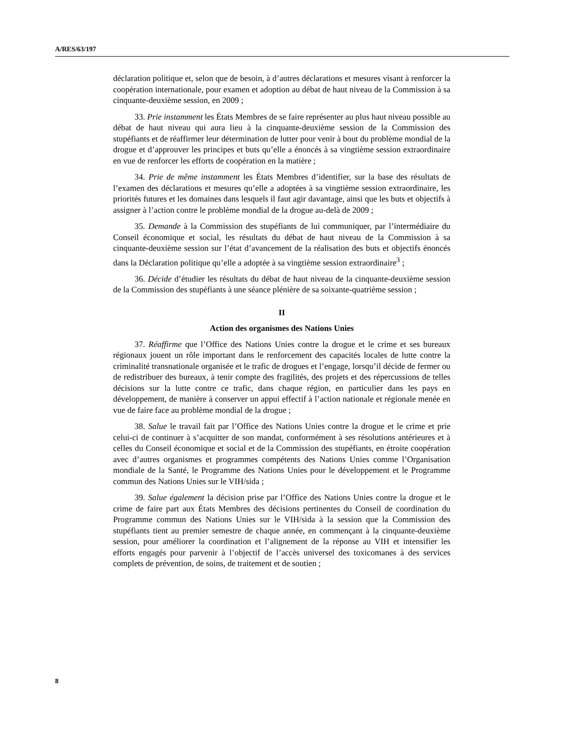A/RES/63/197
déclaration politique et, selon que de besoin, à d’autres déclarations et mesures visant à renforcer la coopération internationale, pour examen et adoption au débat de haut niveau de la Commission à sa cinquante-deuxième session, en 2009 ;
33. Prie instamment les États Membres de se faire représenter au plus haut niveau possible au débat de haut niveau qui aura lieu à la cinquante-deuxième session de la Commission des stupéfiants et de réaffirmer leur détermination de lutter pour venir à bout du problème mondial de la drogue et d’approuver les principes et buts qu’elle a énoncés à sa vingtième session extraordinaire en vue de renforcer les efforts de coopération en la matière ;
34. Prie de même instamment les États Membres d’identifier, sur la base des résultats de l’examen des déclarations et mesures qu’elle a adoptées à sa vingtième session extraordinaire, les priorités futures et les domaines dans lesquels il faut agir davantage, ainsi que les buts et objectifs à assigner à l’action contre le problème mondial de la drogue au-delà de 2009 ;
35. Demande à la Commission des stupéfiants de lui communiquer, par l’intermédiaire du Conseil économique et social, les résultats du débat de haut niveau de la Commission à sa cinquante-deuxième session sur l’état d’avancement de la réalisation des buts et objectifs énoncés dans la Déclaration politique qu’elle a adoptée à sa vingtième session extraordinaire<sup>3</sup> ;
36. Décide d’étudier les résultats du débat de haut niveau de la cinquante-deuxième session de la Commission des stupéfiants à une séance plénière de sa soixante-quatrième session ;
II
Action des organismes des Nations Unies
37. Réaffirme que l’Office des Nations Unies contre la drogue et le crime et ses bureaux régionaux jouent un rôle important dans le renforcement des capacités locales de lutte contre la criminalité transnationale organisée et le trafic de drogues et l’engage, lorsqu’il décide de fermer ou de redistribuer des bureaux, à tenir compte des fragilités, des projets et des répercussions de telles décisions sur la lutte contre ce trafic, dans chaque région, en particulier dans les pays en développement, de manière à conserver un appui effectif à l’action nationale et régionale menée en vue de faire face au problème mondial de la drogue ;
38. Salue le travail fait par l’Office des Nations Unies contre la drogue et le crime et prie celui-ci de continuer à s’acquitter de son mandat, conformément à ses résolutions antérieures et à celles du Conseil économique et social et de la Commission des stupéfiants, en étroite coopération avec d’autres organismes et programmes compétents des Nations Unies comme l’Organisation mondiale de la Santé, le Programme des Nations Unies pour le développement et le Programme commun des Nations Unies sur le VIH/sida ;
39. Salue également la décision prise par l’Office des Nations Unies contre la drogue et le crime de faire part aux États Membres des décisions pertinentes du Conseil de coordination du Programme commun des Nations Unies sur le VIH/sida à la session que la Commission des stupéfiants tient au premier semestre de chaque année, en commençant à la cinquante-deuxième session, pour améliorer la coordination et l’alignement de la réponse au VIH et intensifier les efforts engagés pour parvenir à l’objectif de l’accès universel des toxicomanes à des services complets de prévention, de soins, de traitement et de soutien ;
8